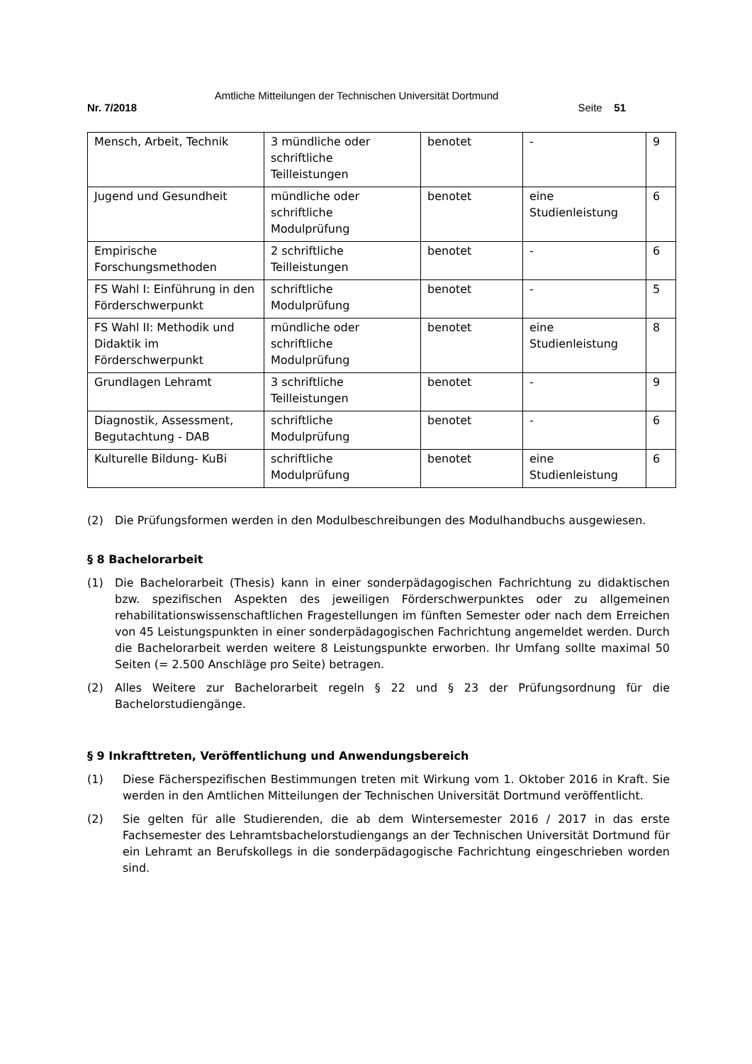Amtliche Mitteilungen der Technischen Universität Dortmund
Nr. 7/2018 Seite 51
| Mensch, Arbeit, Technik | 3 mündliche oder schriftliche Teilleistungen | benotet | - | 9 |
| Jugend und Gesundheit | mündliche oder schriftliche Modulprüfung | benotet | eine Studienleistung | 6 |
| Empirische Forschungsmethoden | 2 schriftliche Teilleistungen | benotet | - | 6 |
| FS Wahl I: Einführung in den Förderschwerpunkt | schriftliche Modulprüfung | benotet | - | 5 |
| FS Wahl II: Methodik und Didaktik im Förderschwerpunkt | mündliche oder schriftliche Modulprüfung | benotet | eine Studienleistung | 8 |
| Grundlagen Lehramt | 3 schriftliche Teilleistungen | benotet | - | 9 |
| Diagnostik, Assessment, Begutachtung - DAB | schriftliche Modulprüfung | benotet | - | 6 |
| Kulturelle Bildung- KuBi | schriftliche Modulprüfung | benotet | eine Studienleistung | 6 |
(2) Die Prüfungsformen werden in den Modulbeschreibungen des Modulhandbuchs ausgewiesen.
§ 8 Bachelorarbeit
(1) Die Bachelorarbeit (Thesis) kann in einer sonderpädagogischen Fachrichtung zu didaktischen bzw. spezifischen Aspekten des jeweiligen Förderschwerpunktes oder zu allgemeinen rehabilitationswissenschaftlichen Fragestellungen im fünften Semester oder nach dem Erreichen von 45 Leistungspunkten in einer sonderpädagogischen Fachrichtung angemeldet werden. Durch die Bachelorarbeit werden weitere 8 Leistungspunkte erworben. Ihr Umfang sollte maximal 50 Seiten (= 2.500 Anschläge pro Seite) betragen.
(2) Alles Weitere zur Bachelorarbeit regeln § 22 und § 23 der Prüfungsordnung für die Bachelorstudiengänge.
§ 9 Inkrafttreten, Veröffentlichung und Anwendungsbereich
(1) Diese Fächerspezifischen Bestimmungen treten mit Wirkung vom 1. Oktober 2016 in Kraft. Sie werden in den Amtlichen Mitteilungen der Technischen Universität Dortmund veröffentlicht.
(2) Sie gelten für alle Studierenden, die ab dem Wintersemester 2016 / 2017 in das erste Fachsemester des Lehramtsbachelorstudiengangs an der Technischen Universität Dortmund für ein Lehramt an Berufskollegs in die sonderpädagogische Fachrichtung eingeschrieben worden sind.